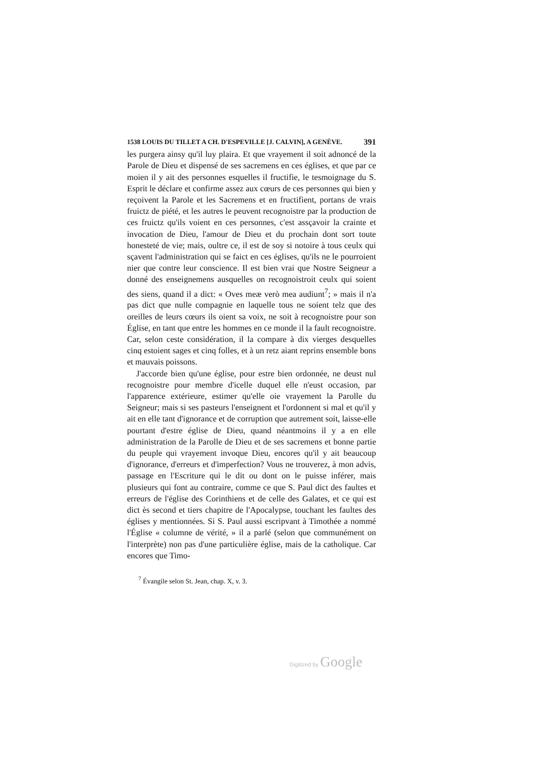1538 LOUIS DU TILLET A CH. D'ESPEVILLE [J. CALVIN], A GENÈVE. 391
les purgera ainsy qu'il luy plaira. Et que vrayement il soit adnoncé de la Parole de Dieu et dispensé de ses sacremens en ces églises, et que par ce moien il y ait des personnes esquelles il fructifie, le tesmoignage du S. Esprit le déclare et confirme assez aux cœurs de ces personnes qui bien y reçoivent la Parole et les Sacremens et en fructifient, portans de vrais fruictz de piété, et les autres le peuvent recognoistre par la production de ces fruictz qu'ils voient en ces personnes, c'est assçavoir la crainte et invocation de Dieu, l'amour de Dieu et du prochain dont sort toute honesteté de vie; mais, oultre ce, il est de soy si notoire à tous ceulx qui sçavent l'administration qui se faict en ces églises, qu'ils ne le pourroient nier que contre leur conscience. Il est bien vrai que Nostre Seigneur a donné des enseignemens ausquelles on recognoistroit ceulx qui soient des siens, quand il a dict: « Oves meæ verò mea audiunt<sup>7</sup>; » mais il n'a pas dict que nulle compagnie en laquelle tous ne soient telz que des oreilles de leurs cœurs ils oient sa voix, ne soit à recognoistre pour son Église, en tant que entre les hommes en ce monde il la fault recognoistre. Car, selon ceste considération, il la compare à dix vierges desquelles cinq estoient sages et cinq folles, et à un retz aiant reprins ensemble bons et mauvais poissons.
J'accorde bien qu'une église, pour estre bien ordonnée, ne deust nul recognoistre pour membre d'icelle duquel elle n'eust occasion, par l'apparence extérieure, estimer qu'elle oie vrayement la Parolle du Seigneur; mais si ses pasteurs l'enseignent et l'ordonnent si mal et qu'il y ait en elle tant d'ignorance et de corruption que autrement soit, laisse-elle pourtant d'estre église de Dieu, quand néantmoins il y a en elle administration de la Parolle de Dieu et de ses sacremens et bonne partie du peuple qui vrayement invoque Dieu, encores qu'il y ait beaucoup d'ignorance, d'erreurs et d'imperfection? Vous ne trouverez, à mon advis, passage en l'Escriture qui le dit ou dont on le puisse inférer, mais plusieurs qui font au contraire, comme ce que S. Paul dict des faultes et erreurs de l'église des Corinthiens et de celle des Galates, et ce qui est dict ès second et tiers chapitre de l'Apocalypse, touchant les faultes des églises y mentionnées. Si S. Paul aussi escripvant à Timothée a nommé l'Église « columne de vérité, » il a parlé (selon que communément on l'interprète) non pas d'une particulière église, mais de la catholique. Car encores que Timo-
<sup>7</sup> Évangile selon St. Jean, chap. X, v. 3.
Digitized by Google